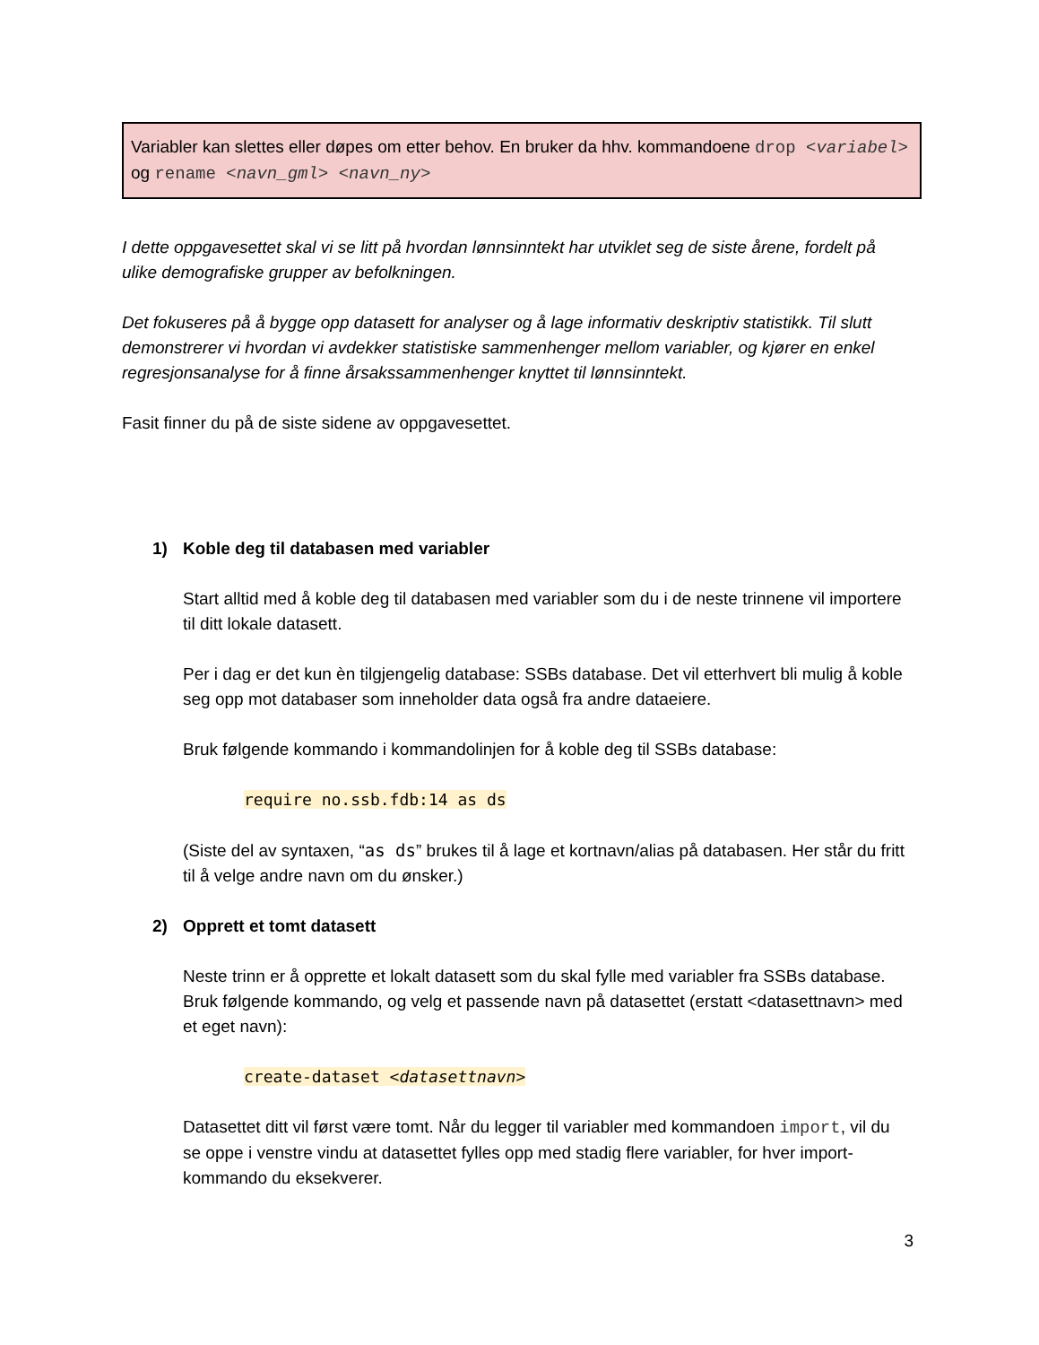Variabler kan slettes eller døpes om etter behov. En bruker da hhv. kommandoene drop <variabel> og rename <navn_gml> <navn_ny>
I dette oppgavesettet skal vi se litt på hvordan lønnsinntekt har utviklet seg de siste årene, fordelt på ulike demografiske grupper av befolkningen.
Det fokuseres på å bygge opp datasett for analyser og å lage informativ deskriptiv statistikk. Til slutt demonstrerer vi hvordan vi avdekker statistiske sammenhenger mellom variabler, og kjører en enkel regresjonsanalyse for å finne årsakssammenhenger knyttet til lønnsinntekt.
Fasit finner du på de siste sidene av oppgavesettet.
1) Koble deg til databasen med variabler
Start alltid med å koble deg til databasen med variabler som du i de neste trinnene vil importere til ditt lokale datasett.
Per i dag er det kun èn tilgjengelig database: SSBs database. Det vil etterhvert bli mulig å koble seg opp mot databaser som inneholder data også fra andre dataeiere.
Bruk følgende kommando i kommandolinjen for å koble deg til SSBs database:
require no.ssb.fdb:14 as ds
(Siste del av syntaxen, “as ds” brukes til å lage et kortnavn/alias på databasen. Her står du fritt til å velge andre navn om du ønsker.)
2) Opprett et tomt datasett
Neste trinn er å opprette et lokalt datasett som du skal fylle med variabler fra SSBs database. Bruk følgende kommando, og velg et passende navn på datasettet (erstatt <datasettnavn> med et eget navn):
create-dataset <datasettnavn>
Datasettet ditt vil først være tomt. Når du legger til variabler med kommandoen import, vil du se oppe i venstre vindu at datasettet fylles opp med stadig flere variabler, for hver import-kommando du eksekverer.
3